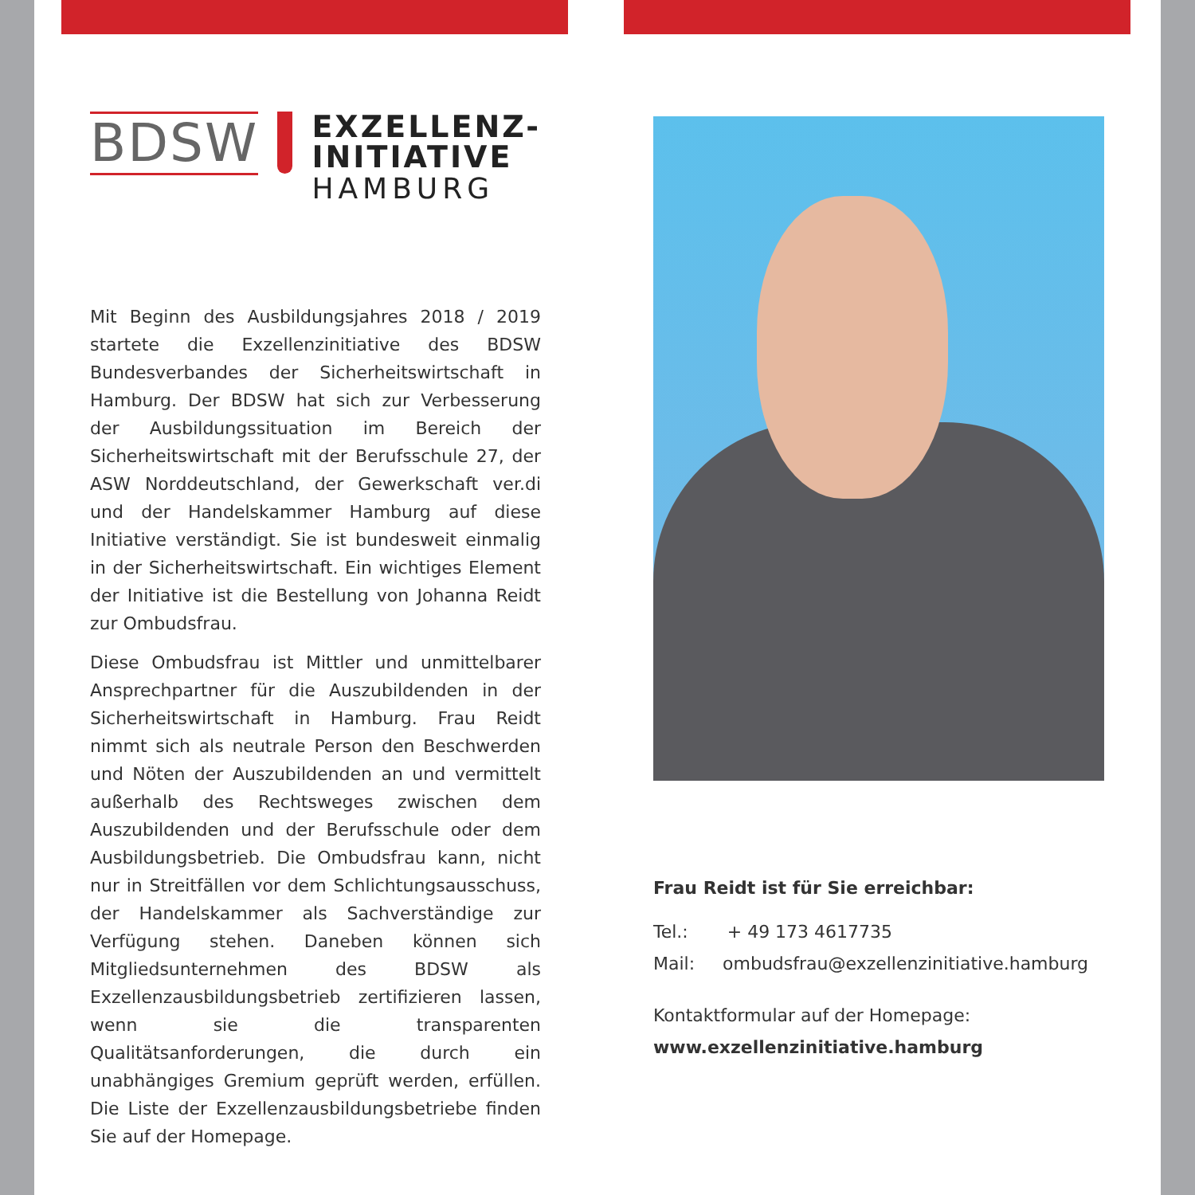BDSW
EXZELLENZ-
INITIATIVE
HAMBURG
Mit Beginn des Ausbildungsjahres 2018 / 2019 startete die Exzellenzinitiative des BDSW Bundesver­bandes der Sicherheitswirtschaft in Hamburg. Der BDSW hat sich zur Verbesserung der Ausbildungs­situation im Bereich der Sicherheitswirtschaft mit der Berufsschule 27, der ASW Norddeutschland, der Gewerkschaft ver.di und der Handelskammer Hamburg auf diese Initiative verständigt. Sie ist bundesweit einmalig in der Sicherheitswirtschaft. Ein wichtiges Element der Initiative ist die Bestellung von Johanna Reidt zur Ombudsfrau.
Diese Ombudsfrau ist Mittler und unmittelbarer Ansprechpartner für die Auszubildenden in der Sicherheitswirtschaft in Hamburg. Frau Reidt nimmt sich als neutrale Person den Beschwerden und Nöten der Auszubildenden an und vermittelt außerhalb des Rechtsweges zwischen dem Auszubildenden und der Berufsschule oder dem Ausbildungsbetrieb. Die Ombudsfrau kann, nicht nur in Streitfällen vor dem Schlichtungsausschuss, der Handelskammer als Sachverständige zur Verfügung stehen. Daneben können sich Mitgliedsunternehmen des BDSW als Exzellenzausbildungsbetrieb zertifizieren lassen, wenn sie die transparenten Qualitätsanforderungen, die durch ein unabhängiges Gremium geprüft werden, erfüllen. Die Liste der Exzellenzausbildungsbetriebe finden Sie auf der Homepage.
Frau Reidt ist für Sie erreichbar:
Tel.: + 49 173 4617735
Mail: ombudsfrau@exzellenzinitiative.hamburg
Kontaktformular auf der Homepage:
www.exzellenzinitiative.hamburg